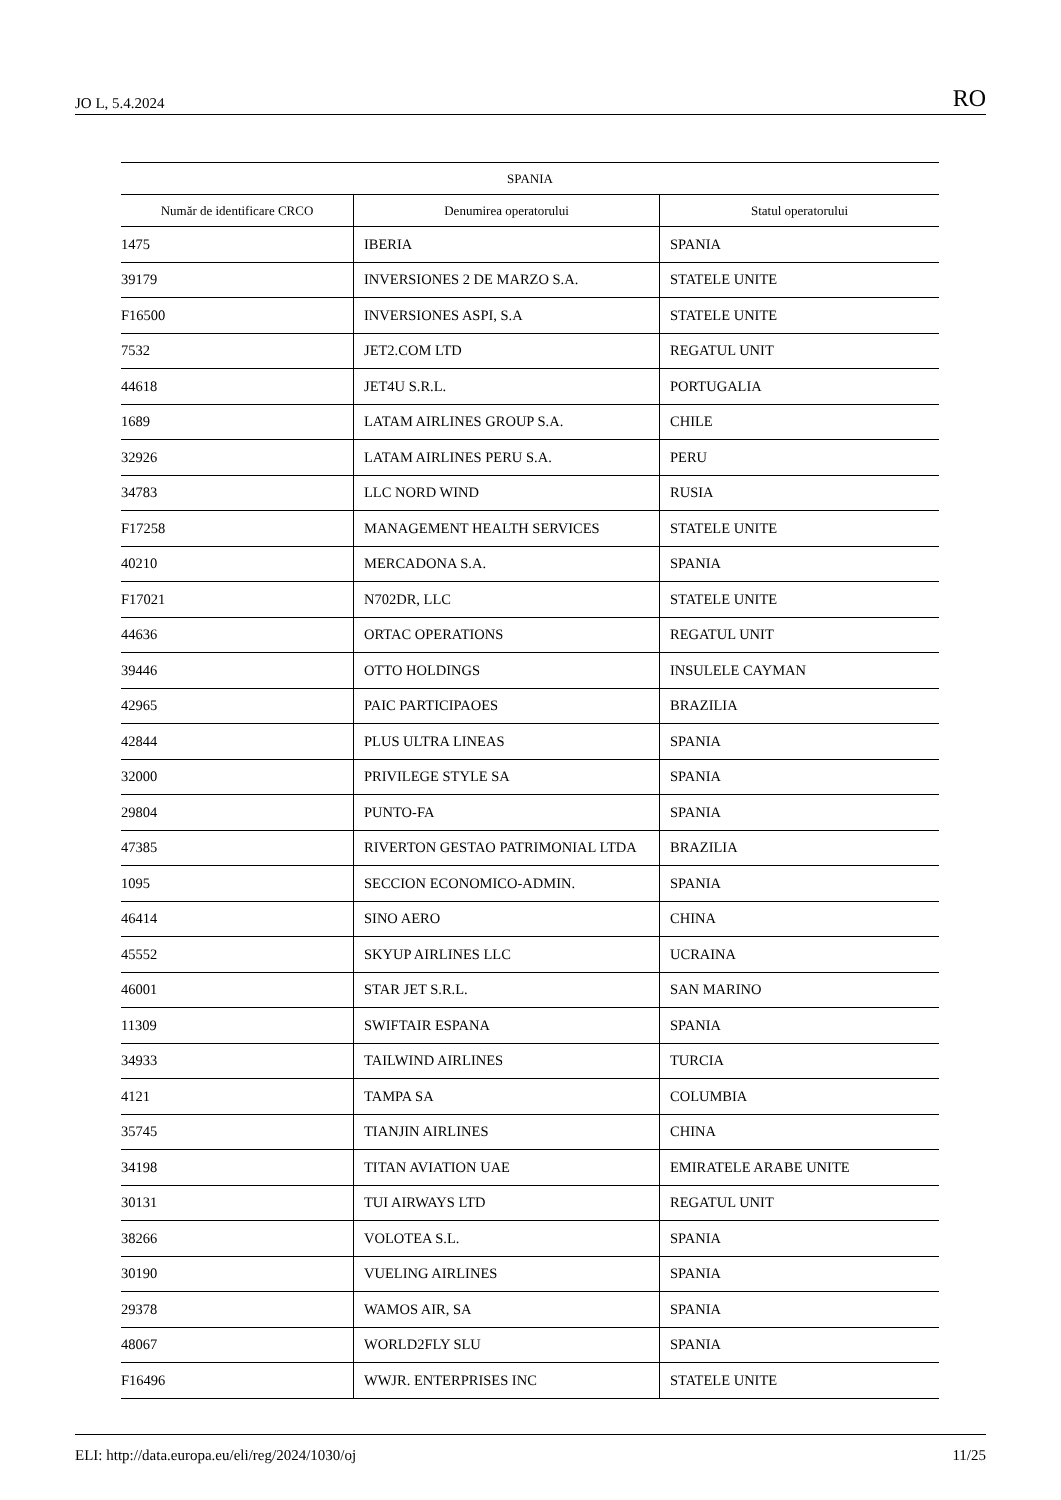JO L, 5.4.2024 RO
| SPANIA | | |
| --- | --- | --- |
| Număr de identificare CRCO | Denumirea operatorului | Statul operatorului |
| 1475 | IBERIA | SPANIA |
| 39179 | INVERSIONES 2 DE MARZO S.A. | STATELE UNITE |
| F16500 | INVERSIONES ASPI, S.A | STATELE UNITE |
| 7532 | JET2.COM LTD | REGATUL UNIT |
| 44618 | JET4U S.R.L. | PORTUGALIA |
| 1689 | LATAM AIRLINES GROUP S.A. | CHILE |
| 32926 | LATAM AIRLINES PERU S.A. | PERU |
| 34783 | LLC NORD WIND | RUSIA |
| F17258 | MANAGEMENT HEALTH SERVICES | STATELE UNITE |
| 40210 | MERCADONA S.A. | SPANIA |
| F17021 | N702DR, LLC | STATELE UNITE |
| 44636 | ORTAC OPERATIONS | REGATUL UNIT |
| 39446 | OTTO HOLDINGS | INSULELE CAYMAN |
| 42965 | PAIC PARTICIPAOES | BRAZILIA |
| 42844 | PLUS ULTRA LINEAS | SPANIA |
| 32000 | PRIVILEGE STYLE SA | SPANIA |
| 29804 | PUNTO-FA | SPANIA |
| 47385 | RIVERTON GESTAO PATRIMONIAL LTDA | BRAZILIA |
| 1095 | SECCION ECONOMICO-ADMIN. | SPANIA |
| 46414 | SINO AERO | CHINA |
| 45552 | SKYUP AIRLINES LLC | UCRAINA |
| 46001 | STAR JET S.R.L. | SAN MARINO |
| 11309 | SWIFTAIR ESPANA | SPANIA |
| 34933 | TAILWIND AIRLINES | TURCIA |
| 4121 | TAMPA SA | COLUMBIA |
| 35745 | TIANJIN AIRLINES | CHINA |
| 34198 | TITAN AVIATION UAE | EMIRATELE ARABE UNITE |
| 30131 | TUI AIRWAYS LTD | REGATUL UNIT |
| 38266 | VOLOTEA S.L. | SPANIA |
| 30190 | VUELING AIRLINES | SPANIA |
| 29378 | WAMOS AIR, SA | SPANIA |
| 48067 | WORLD2FLY SLU | SPANIA |
| F16496 | WWJR. ENTERPRISES INC | STATELE UNITE |
ELI: http://data.europa.eu/eli/reg/2024/1030/oj 11/25